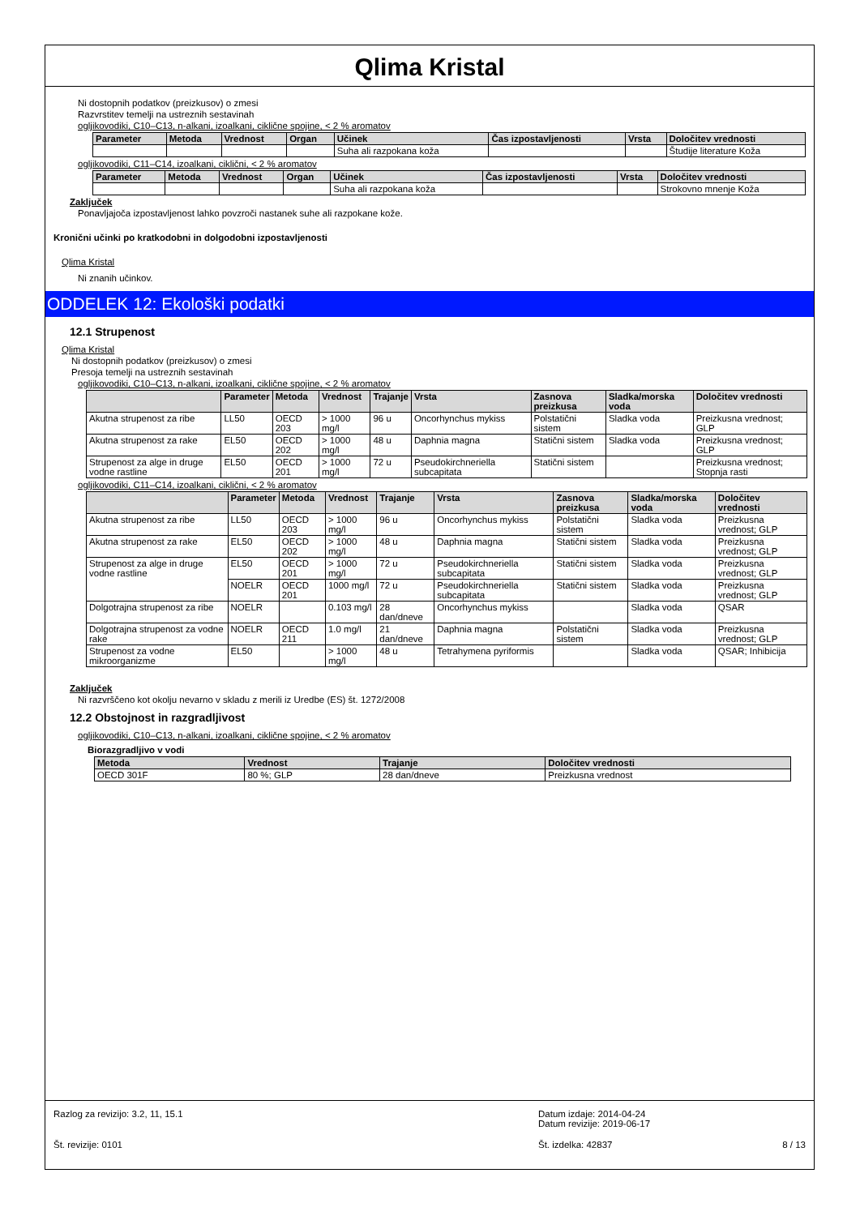Qlima Kristal
Ni dostopnih podatkov (preizkusov) o zmesi
Razvrstitev temelji na ustreznih sestavinah
ogljikovodiki, C10–C13, n-alkani, izoalkani, ciklične spojine, < 2 % aromatov
| Parameter | Metoda | Vrednost | Organ | Učinek | Čas izpostavljenosti | Vrsta | Določitev vrednosti |
| --- | --- | --- | --- | --- | --- | --- | --- |
| | | | | Suha ali razpokana koža | | | Študije literature Koža |
ogljikovodiki, C11–C14, izoalkani, ciklični, < 2 % aromatov
| Parameter | Metoda | Vrednost | Organ | Učinek | Čas izpostavljenosti | Vrsta | Določitev vrednosti |
| --- | --- | --- | --- | --- | --- | --- | --- |
| | | | | Suha ali razpokana koža | | | Strokovno mnenje Koža |
Zaključek
Ponavljajoča izpostavljenost lahko povzroči nastanek suhe ali razpokane kože.
Kronični učinki po kratkodobni in dolgodobni izpostavljenosti
Qlima Kristal
Ni znanih učinkov.
ODDELEK 12: Ekološki podatki
12.1 Strupenost
Qlima Kristal
Ni dostopnih podatkov (preizkusov) o zmesi
Presoja temelji na ustreznih sestavinah
ogljikovodiki, C10–C13, n-alkani, izoalkani, ciklične spojine, < 2 % aromatov
| | Parameter | Metoda | Vrednost | Trajanje | Vrsta | Zasnova preizkusa | Sladka/morska voda | Določitev vrednosti |
| --- | --- | --- | --- | --- | --- | --- | --- | --- |
| Akutna strupenost za ribe | LL50 | OECD 203 | > 1000 mg/l | 96 u | Oncorhynchus mykiss | Polstatični sistem | Sladka voda | Preizkusna vrednost; GLP |
| Akutna strupenost za rake | EL50 | OECD 202 | > 1000 mg/l | 48 u | Daphnia magna | Statični sistem | Sladka voda | Preizkusna vrednost; GLP |
| Strupenost za alge in druge vodne rastline | EL50 | OECD 201 | > 1000 mg/l | 72 u | Pseudokirchneriella subcapitata | Statični sistem | | Preizkusna vrednost; Stopnja rasti |
ogljikovodiki, C11–C14, izoalkani, ciklični, < 2 % aromatov
| | Parameter | Metoda | Vrednost | Trajanje | Vrsta | Zasnova preizkusa | Sladka/morska voda | Določitev vrednosti |
| --- | --- | --- | --- | --- | --- | --- | --- | --- |
| Akutna strupenost za ribe | LL50 | OECD 203 | > 1000 mg/l | 96 u | Oncorhynchus mykiss | Polstatični sistem | Sladka voda | Preizkusna vrednost; GLP |
| Akutna strupenost za rake | EL50 | OECD 202 | > 1000 mg/l | 48 u | Daphnia magna | Statični sistem | Sladka voda | Preizkusna vrednost; GLP |
| Strupenost za alge in druge vodne rastline | EL50 | OECD 201 | > 1000 mg/l | 72 u | Pseudokirchneriella subcapitata | Statični sistem | Sladka voda | Preizkusna vrednost; GLP |
| | NOELR | OECD 201 | 1000 mg/l | 72 u | Pseudokirchneriella subcapitata | Statični sistem | Sladka voda | Preizkusna vrednost; GLP |
| Dolgotrajna strupenost za ribe | NOELR | | 0.103 mg/l | 28 dan/dneve | Oncorhynchus mykiss | | Sladka voda | QSAR |
| Dolgotrajna strupenost za vodne rake | NOELR | OECD 211 | 1.0 mg/l | 21 dan/dneve | Daphnia magna | Polstatični sistem | Sladka voda | Preizkusna vrednost; GLP |
| Strupenost za vodne mikroorganizme | EL50 | | > 1000 mg/l | 48 u | Tetrahymena pyriformis | | Sladka voda | QSAR; Inhibicija |
Zaključek
Ni razvrščeno kot okolju nevarno v skladu z merili iz Uredbe (ES) št. 1272/2008
12.2 Obstojnost in razgradljivost
ogljikovodiki, C10–C13, n-alkani, izoalkani, ciklične spojine, < 2 % aromatov
Biorazgradljivo v vodi
| Metoda | Vrednost | Trajanje | Določitev vrednosti |
| --- | --- | --- | --- |
| OECD 301F | 80 %; GLP | 28 dan/dneve | Preizkusna vrednost |
Razlog za revizijo: 3.2, 11, 15.1 Datum izdaje: 2014-04-24
Datum revizije: 2019-06-17
Št. revizije: 0101 Št. izdelka: 42837 8 / 13